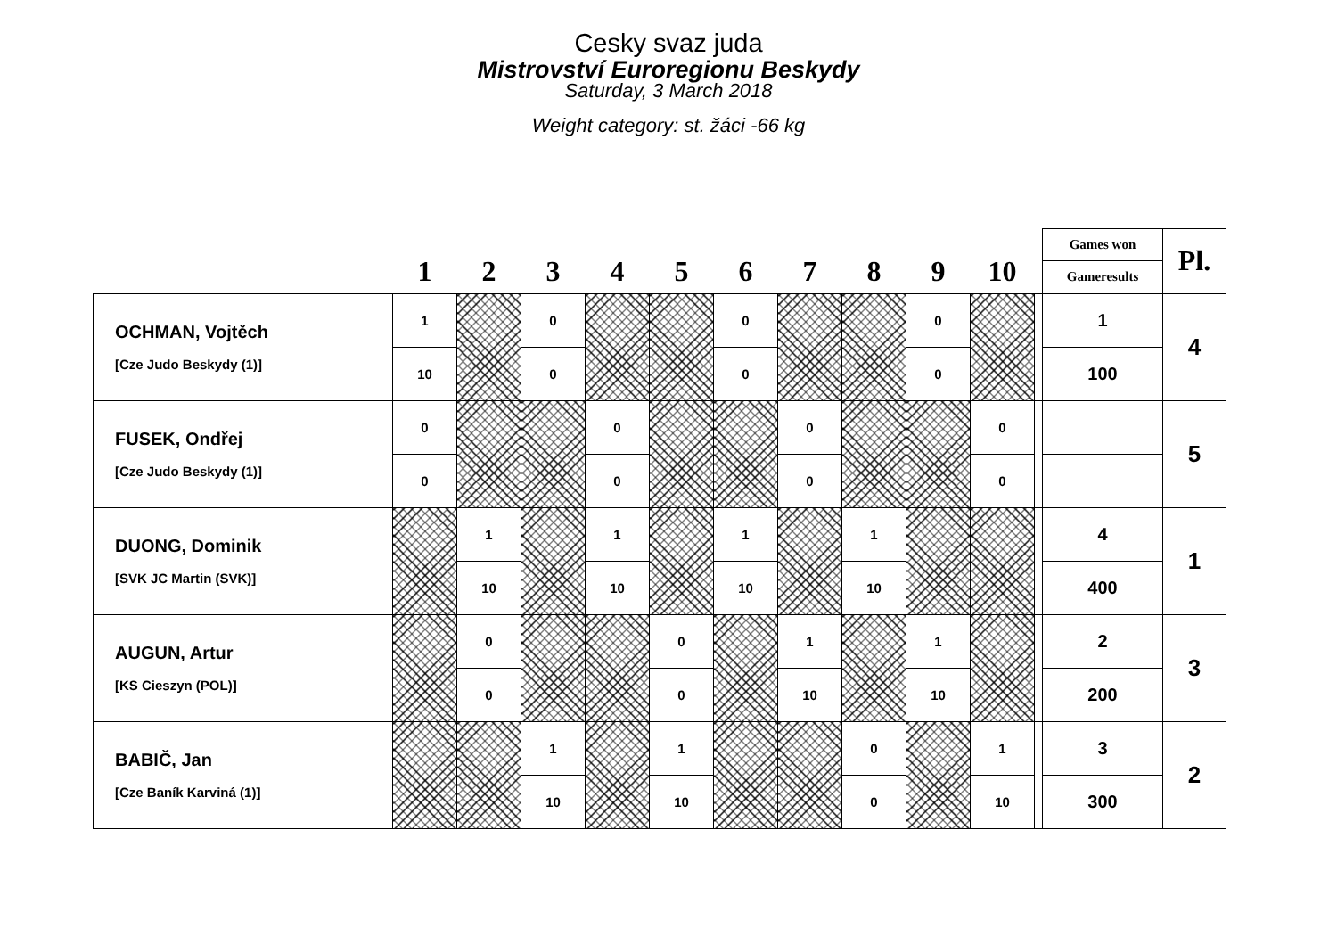Cesky svaz juda
Mistrovství Euroregionu Beskydy
Saturday, 3 March 2018
Weight category: st. žáci -66 kg
| | 1 | 2 | 3 | 4 | 5 | 6 | 7 | 8 | 9 | 10 | | Games won | Pl. |
| --- | --- | --- | --- | --- | --- | --- | --- | --- | --- | --- | --- | --- | --- |
| | | | | | | | | | | | | Gameresults | |
| OCHMAN, Vojtěch [Cze Judo Beskydy (1)] | 1 | | 0 | | | 0 | | | 0 | | | 1 | 4 |
| | 10 | | 0 | | | 0 | | | 0 | | | 100 | |
| FUSEK, Ondřej [Cze Judo Beskydy (1)] | 0 | | | 0 | | | 0 | | | 0 | | | 5 |
| | 0 | | | 0 | | | 0 | | | 0 | | | |
| DUONG, Dominik [SVK JC Martin (SVK)] | | 1 | | 1 | | 1 | | 1 | | | | 4 | 1 |
| | | 10 | | 10 | | 10 | | 10 | | | | 400 | |
| AUGUN, Artur [KS Cieszyn (POL)] | | 0 | | | 0 | | 1 | | 1 | | | 2 | 3 |
| | | 0 | | | 0 | | 10 | | 10 | | | 200 | |
| BABIČ, Jan [Cze Baník Karviná (1)] | | | 1 | | 1 | | | 0 | | 1 | | 3 | 2 |
| | | | 10 | | 10 | | | 0 | | 10 | | 300 | |